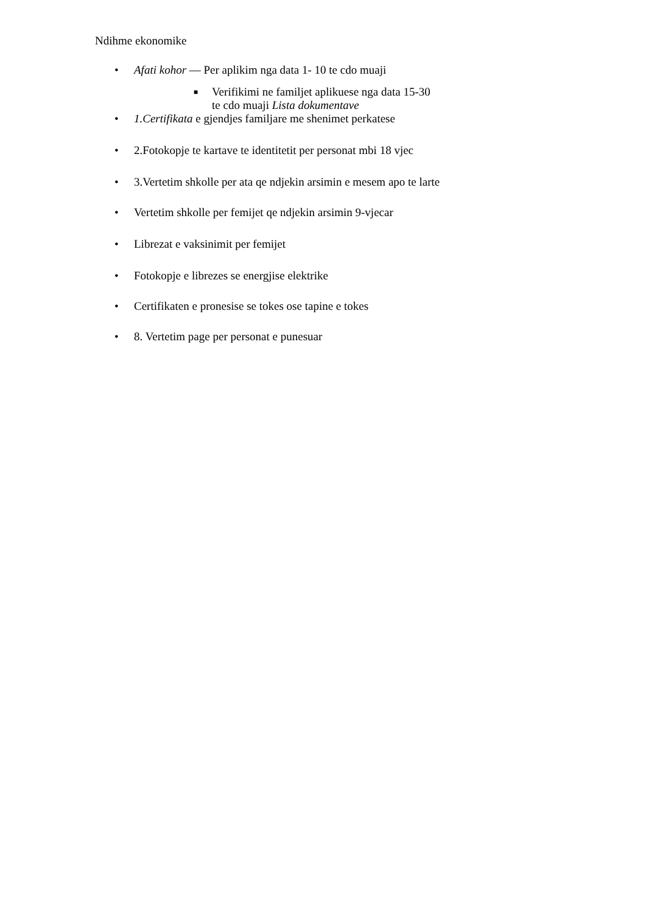Ndihme ekonomike
• Afati kohor — Per aplikim nga data 1- 10 te cdo muaji
■ Verifikimi ne familjet aplikuese nga data 15-30
te cdo muaji Lista dokumentave
• 1.Certifikata e gjendjes familjare me shenimet perkatese
• 2.Fotokopje te kartave te identitetit per personat mbi 18 vjec
• 3.Vertetim shkolle per ata qe ndjekin arsimin e mesem apo te larte
• Vertetim shkolle per femijet qe ndjekin arsimin 9-vjecar
• Librezat e vaksinimit per femijet
• Fotokopje e librezes se energjise elektrike
• Certifikaten e pronesise se tokes ose tapine e tokes
• 8. Vertetim page per personat e punesuar